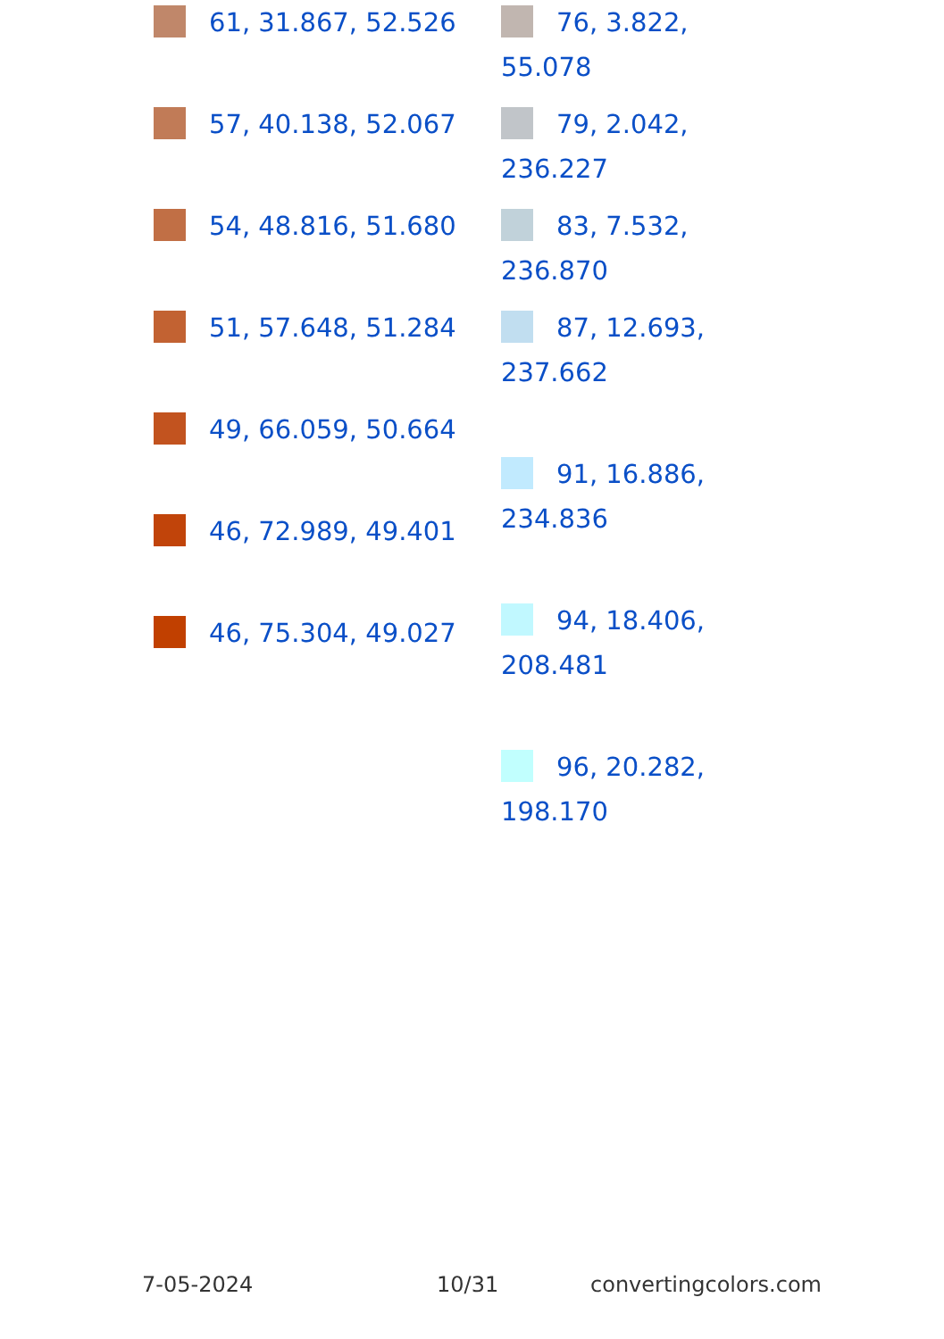61, 31.867, 52.526
57, 40.138, 52.067
54, 48.816, 51.680
51, 57.648, 51.284
49, 66.059, 50.664
46, 72.989, 49.401
46, 75.304, 49.027
76, 3.822, 55.078
79, 2.042, 236.227
83, 7.532, 236.870
87, 12.693, 237.662
91, 16.886, 234.836
94, 18.406, 208.481
96, 20.282, 198.170
7-05-2024 10/31 convertingcolors.com